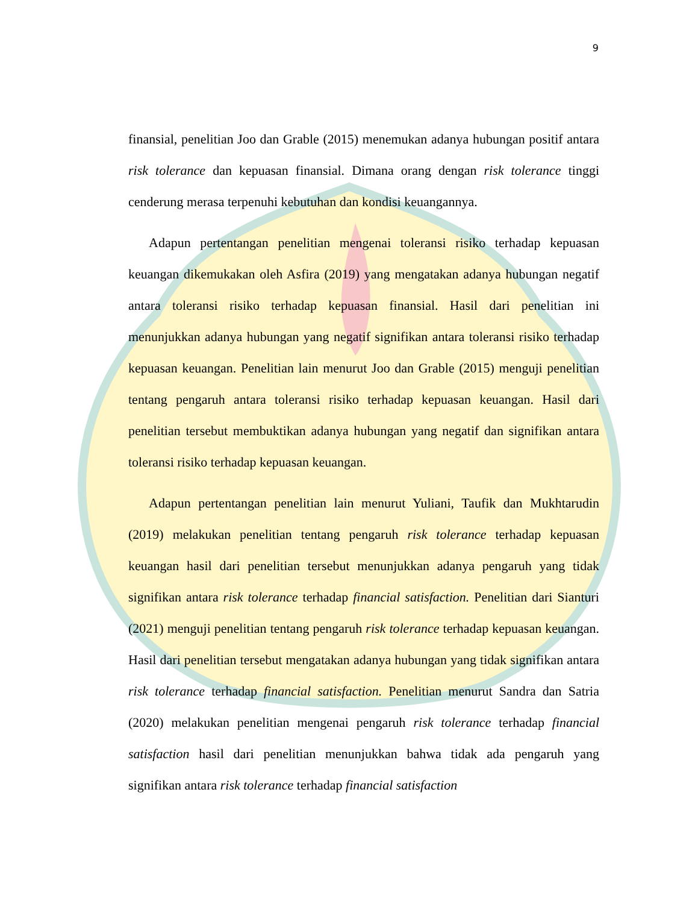9
finansial, penelitian Joo dan Grable (2015) menemukan adanya hubungan positif antara risk tolerance dan kepuasan finansial. Dimana orang dengan risk tolerance tinggi cenderung merasa terpenuhi kebutuhan dan kondisi keuangannya.
Adapun pertentangan penelitian mengenai toleransi risiko terhadap kepuasan keuangan dikemukakan oleh Asfira (2019) yang mengatakan adanya hubungan negatif antara toleransi risiko terhadap kepuasan finansial. Hasil dari penelitian ini menunjukkan adanya hubungan yang negatif signifikan antara toleransi risiko terhadap kepuasan keuangan. Penelitian lain menurut Joo dan Grable (2015) menguji penelitian tentang pengaruh antara toleransi risiko terhadap kepuasan keuangan. Hasil dari penelitian tersebut membuktikan adanya hubungan yang negatif dan signifikan antara toleransi risiko terhadap kepuasan keuangan.
Adapun pertentangan penelitian lain menurut Yuliani, Taufik dan Mukhtarudin (2019) melakukan penelitian tentang pengaruh risk tolerance terhadap kepuasan keuangan hasil dari penelitian tersebut menunjukkan adanya pengaruh yang tidak signifikan antara risk tolerance terhadap financial satisfaction. Penelitian dari Sianturi (2021) menguji penelitian tentang pengaruh risk tolerance terhadap kepuasan keuangan. Hasil dari penelitian tersebut mengatakan adanya hubungan yang tidak signifikan antara risk tolerance terhadap financial satisfaction. Penelitian menurut Sandra dan Satria (2020) melakukan penelitian mengenai pengaruh risk tolerance terhadap financial satisfaction hasil dari penelitian menunjukkan bahwa tidak ada pengaruh yang signifikan antara risk tolerance terhadap financial satisfaction